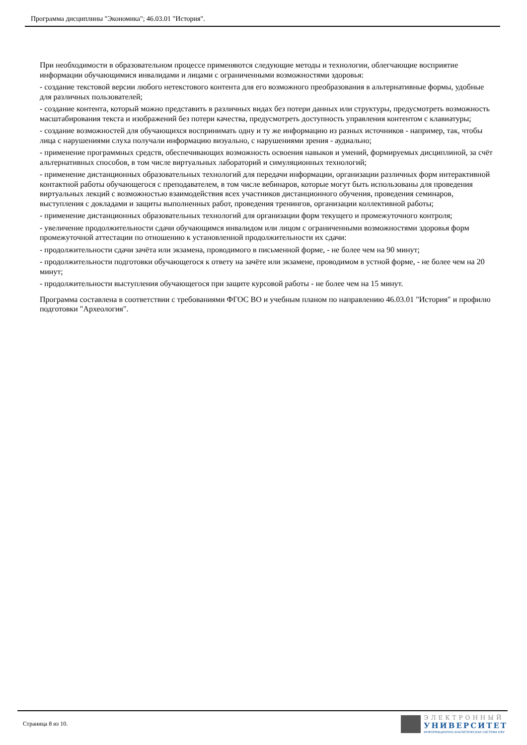Программа дисциплины "Экономика"; 46.03.01 "История".
При необходимости в образовательном процессе применяются следующие методы и технологии, облегчающие восприятие информации обучающимися инвалидами и лицами с ограниченными возможностями здоровья:
- создание текстовой версии любого нетекстового контента для его возможного преобразования в альтернативные формы, удобные для различных пользователей;
- создание контента, который можно представить в различных видах без потери данных или структуры, предусмотреть возможность масштабирования текста и изображений без потери качества, предусмотреть доступность управления контентом с клавиатуры;
- создание возможностей для обучающихся воспринимать одну и ту же информацию из разных источников - например, так, чтобы лица с нарушениями слуха получали информацию визуально, с нарушениями зрения - аудиально;
- применение программных средств, обеспечивающих возможность освоения навыков и умений, формируемых дисциплиной, за счёт альтернативных способов, в том числе виртуальных лабораторий и симуляционных технологий;
- применение дистанционных образовательных технологий для передачи информации, организации различных форм интерактивной контактной работы обучающегося с преподавателем, в том числе вебинаров, которые могут быть использованы для проведения виртуальных лекций с возможностью взаимодействия всех участников дистанционного обучения, проведения семинаров, выступления с докладами и защиты выполненных работ, проведения тренингов, организации коллективной работы;
- применение дистанционных образовательных технологий для организации форм текущего и промежуточного контроля;
- увеличение продолжительности сдачи обучающимся инвалидом или лицом с ограниченными возможностями здоровья форм промежуточной аттестации по отношению к установленной продолжительности их сдачи:
- продолжительности сдачи зачёта или экзамена, проводимого в письменной форме, - не более чем на 90 минут;
- продолжительности подготовки обучающегося к ответу на зачёте или экзамене, проводимом в устной форме, - не более чем на 20 минут;
- продолжительности выступления обучающегося при защите курсовой работы - не более чем на 15 минут.
Программа составлена в соответствии с требованиями ФГОС ВО и учебным планом по направлению 46.03.01 "История" и профилю подготовки "Археология".
Страница 8 из 10.
ЭЛЕКТРОННЫЙ
УНИВЕРСИТЕТ
ИНФОРМАЦИОННО-АНАЛИТИЧЕСКАЯ СИСТЕМА КФУ